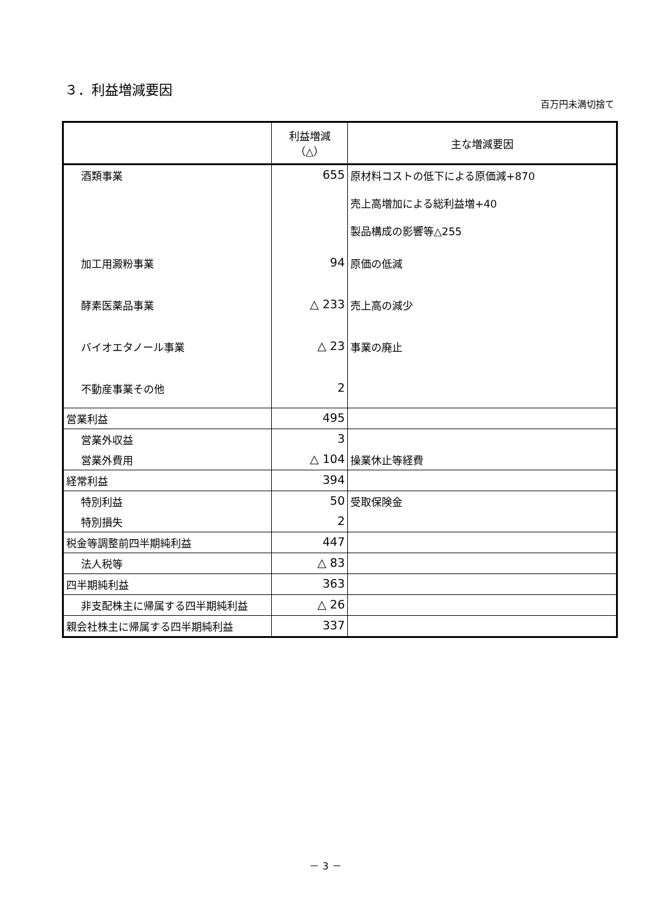３．利益増減要因
百万円未満切捨て
| | 利益増減（△） | 主な増減要因 |
| --- | --- | --- |
| 酒類事業 | 655 | 原材料コストの低下による原価減+870 売上高増加による総利益増+40 製品構成の影響等△255 |
| 加工用澱粉事業 | 94 | 原価の低減 |
| 酵素医薬品事業 | △ 233 | 売上高の減少 |
| バイオエタノール事業 | △ 23 | 事業の廃止 |
| 不動産事業その他 | 2 | |
| 営業利益 | 495 | |
| 営業外収益 | 3 | |
| 営業外費用 | △ 104 | 操業休止等経費 |
| 経常利益 | 394 | |
| 特別利益 | 50 | 受取保険金 |
| 特別損失 | 2 | |
| 税金等調整前四半期純利益 | 447 | |
| 法人税等 | △ 83 | |
| 四半期純利益 | 363 | |
| 非支配株主に帰属する四半期純利益 | △ 26 | |
| 親会社株主に帰属する四半期純利益 | 337 | |
－ 3 －